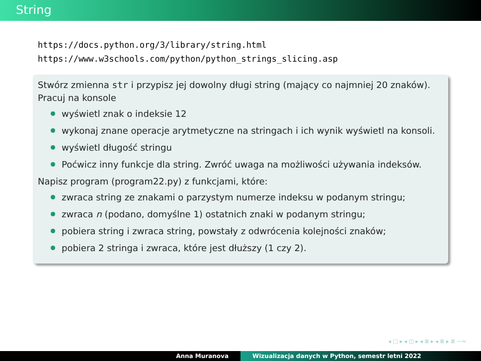String
https://docs.python.org/3/library/string.html
https://www.w3schools.com/python/python_strings_slicing.asp
Stwórz zmienna str i przypisz jej dowolny długi string (mający co najmniej 20 znaków). Pracuj na konsole
wyświetl znak o indeksie 12
wykonaj znane operacje arytmetyczne na stringach i ich wynik wyświetl na konsoli.
wyświetl długość stringu
Poćwicz inny funkcje dla string. Zwróć uwaga na możliwości używania indeksów.
Napisz program (program22.py) z funkcjami, które:
zwraca string ze znakami o parzystym numerze indeksu w podanym stringu;
zwraca n (podano, domyślne 1) ostatnich znaki w podanym stringu;
pobiera string i zwraca string, powstały z odwrócenia kolejności znaków;
pobiera 2 stringa i zwraca, które jest dłuższy (1 czy 2).
◂ □ ▸ ◂ ◫ ▸ ◂ ≣ ▸ ◂ ≣ ▸ ≣ ∽∾
Anna Muranova Wizualizacja danych w Python, semestr letni 2022